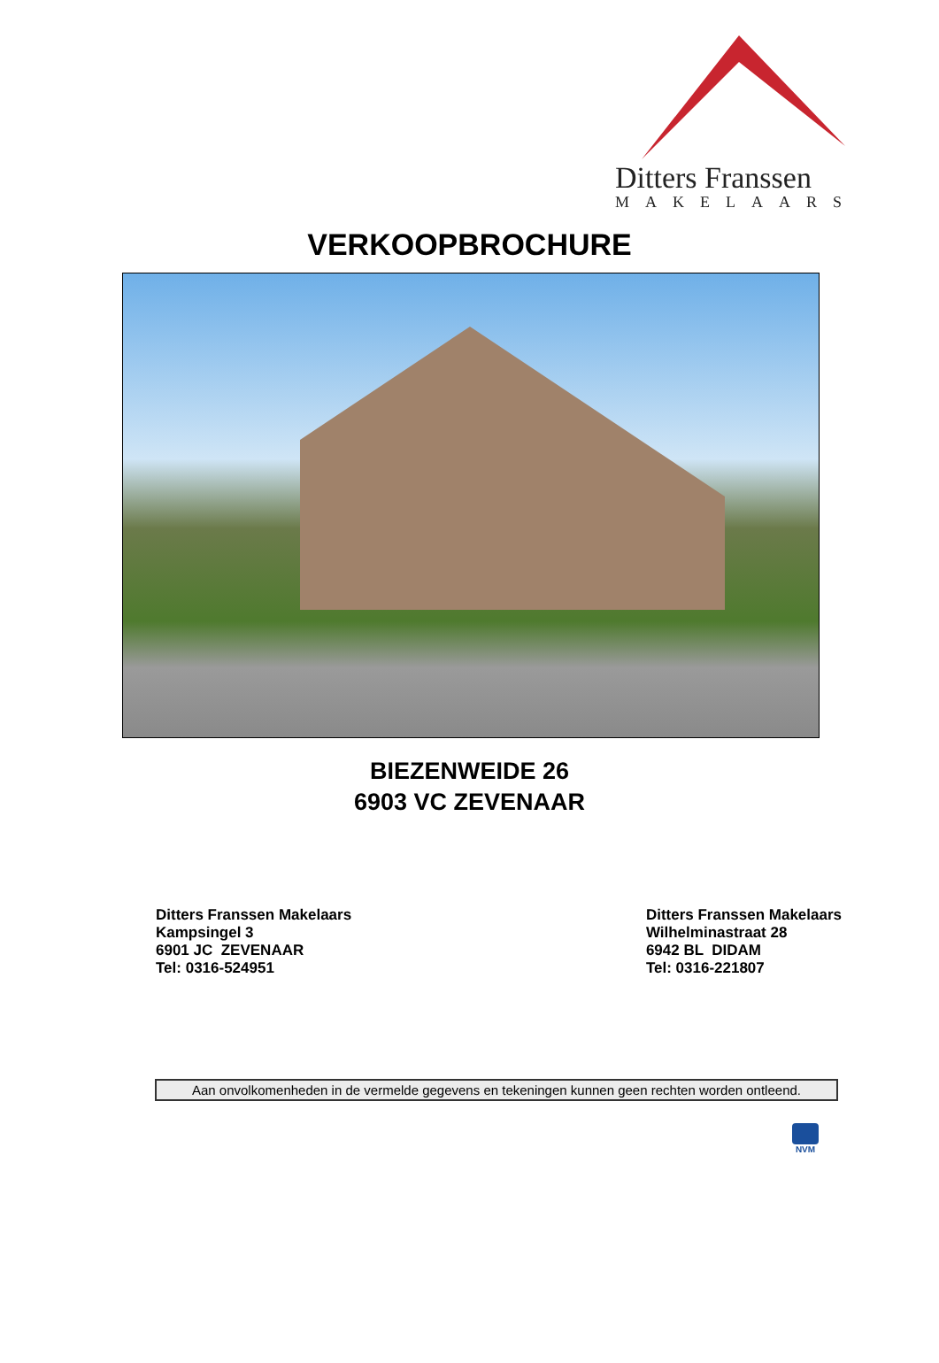Ditters Franssen
MAKELAARS
VERKOOPBROCHURE
BIEZENWEIDE 26
6903 VC ZEVENAAR
Ditters Franssen Makelaars
Kampsingel 3
6901 JC ZEVENAAR
Tel: 0316-524951
Ditters Franssen Makelaars
Wilhelminastraat 28
6942 BL DIDAM
Tel: 0316-221807
Aan onvolkomenheden in de vermelde gegevens en tekeningen kunnen geen rechten worden ontleend.
NVM